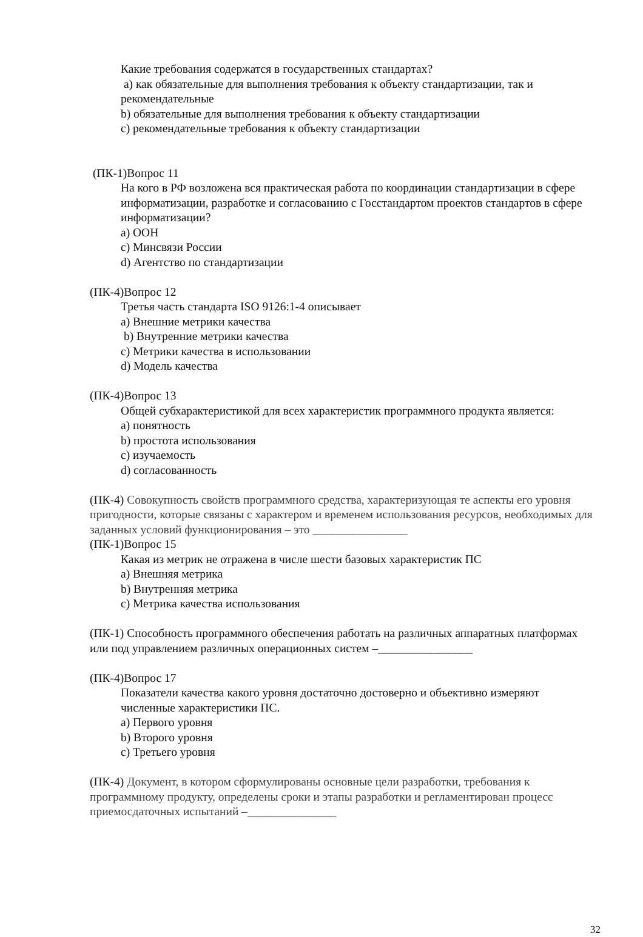Какие требования содержатся в государственных стандартах?
a) как обязательные для выполнения требования к объекту стандартизации, так и рекомендательные
b) обязательные для выполнения требования к объекту стандартизации
c) рекомендательные требования к объекту стандартизации
(ПК-1)Вопрос 11
На кого в РФ возложена вся практическая работа по координации стандартизации в сфере информатизации, разработке и согласованию с Госстандартом проектов стандартов в сфере информатизации?
a) ООН
c) Минсвязи России
d) Агентство по стандартизации
(ПК-4)Вопрос 12
Третья часть стандарта ISO 9126:1-4 описывает
a) Внешние метрики качества
b) Внутренние метрики качества
c) Метрики качества в использовании
d) Модель качества
(ПК-4)Вопрос 13
Общей субхарактеристикой для всех характеристик программного продукта является:
a) понятность
b) простота использования
c) изучаемость
d) согласованность
(ПК-4) Совокупность свойств программного средства, характеризующая те аспекты его уровня пригодности, которые связаны с характером и временем использования ресурсов, необходимых для заданных условий функционирования – это ________________
(ПК-1)Вопрос 15
Какая из метрик не отражена в числе шести базовых характеристик ПС
a) Внешняя метрика
b) Внутренняя метрика
c) Метрика качества использования
(ПК-1) Способность программного обеспечения работать на различных аппаратных платформах или под управлением различных операционных систем –________________
(ПК-4)Вопрос 17
Показатели качества какого уровня достаточно достоверно и объективно измеряют численные характеристики ПС.
a) Первого уровня
b) Второго уровня
c) Третьего уровня
(ПК-4) Документ, в котором сформулированы основные цели разработки, требования к программному продукту, определены сроки и этапы разработки и регламентирован процесс приемосдаточных испытаний –_______________
32